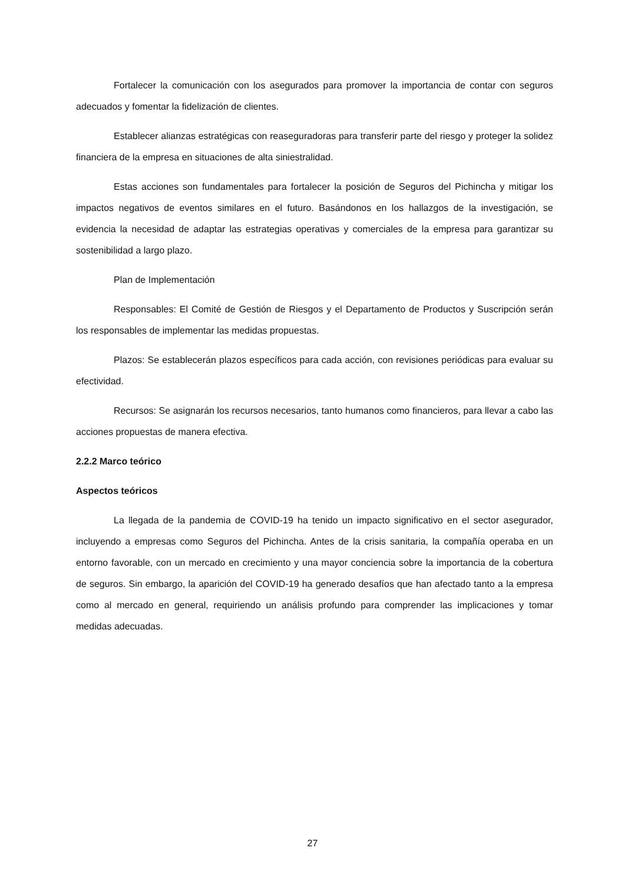Fortalecer la comunicación con los asegurados para promover la importancia de contar con seguros adecuados y fomentar la fidelización de clientes.
Establecer alianzas estratégicas con reaseguradoras para transferir parte del riesgo y proteger la solidez financiera de la empresa en situaciones de alta siniestralidad.
Estas acciones son fundamentales para fortalecer la posición de Seguros del Pichincha y mitigar los impactos negativos de eventos similares en el futuro. Basándonos en los hallazgos de la investigación, se evidencia la necesidad de adaptar las estrategias operativas y comerciales de la empresa para garantizar su sostenibilidad a largo plazo.
Plan de Implementación
Responsables: El Comité de Gestión de Riesgos y el Departamento de Productos y Suscripción serán los responsables de implementar las medidas propuestas.
Plazos: Se establecerán plazos específicos para cada acción, con revisiones periódicas para evaluar su efectividad.
Recursos: Se asignarán los recursos necesarios, tanto humanos como financieros, para llevar a cabo las acciones propuestas de manera efectiva.
2.2.2 Marco teórico
Aspectos teóricos
La llegada de la pandemia de COVID-19 ha tenido un impacto significativo en el sector asegurador, incluyendo a empresas como Seguros del Pichincha. Antes de la crisis sanitaria, la compañía operaba en un entorno favorable, con un mercado en crecimiento y una mayor conciencia sobre la importancia de la cobertura de seguros. Sin embargo, la aparición del COVID-19 ha generado desafíos que han afectado tanto a la empresa como al mercado en general, requiriendo un análisis profundo para comprender las implicaciones y tomar medidas adecuadas.
27